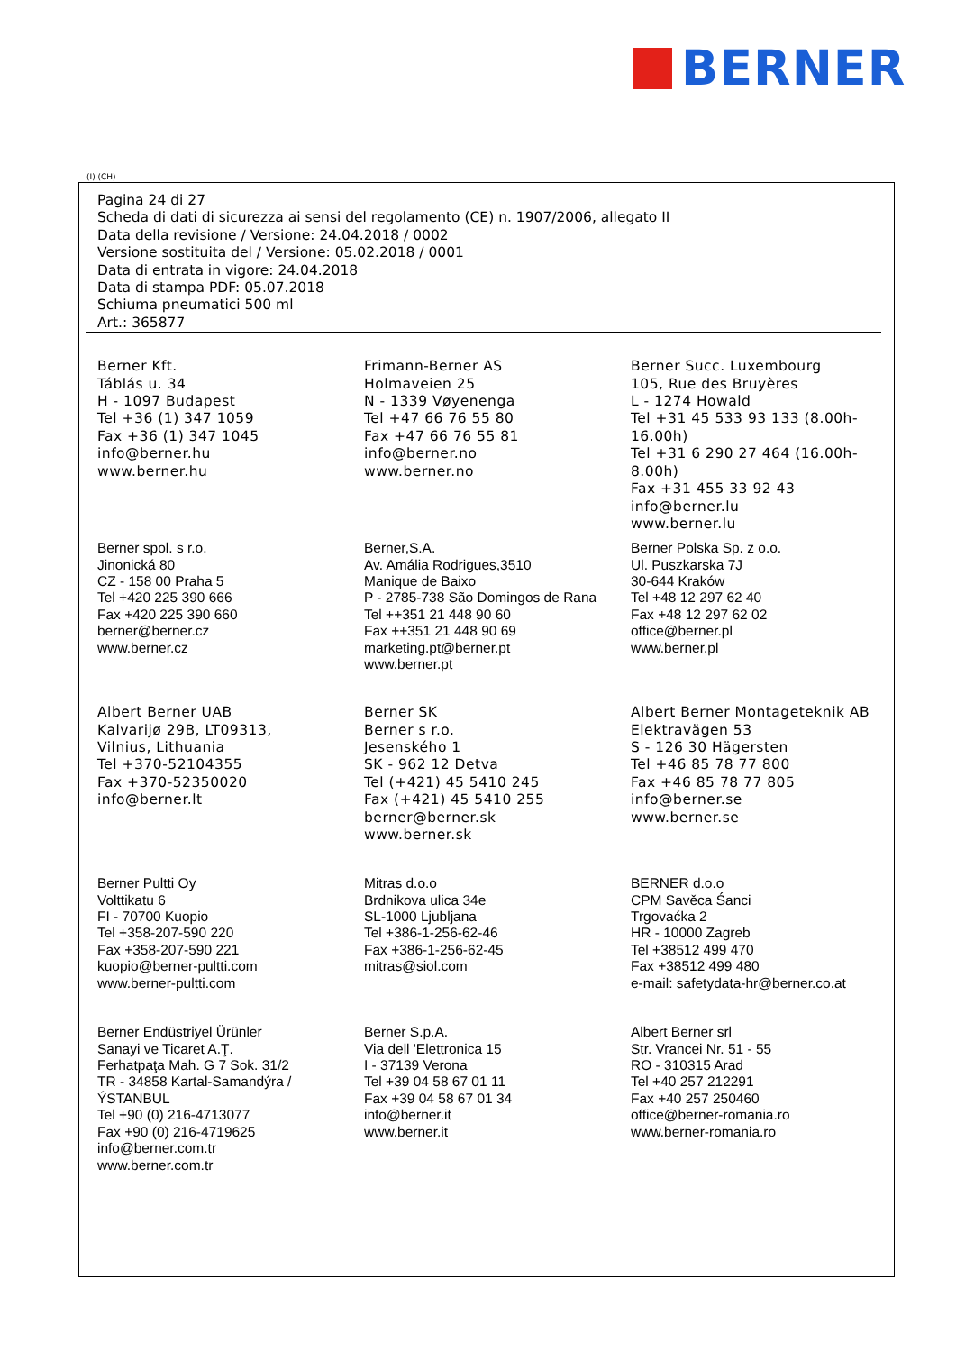BERNER
(I) (CH)
Pagina 24 di 27
Scheda di dati di sicurezza ai sensi del regolamento (CE) n. 1907/2006, allegato II
Data della revisione / Versione: 24.04.2018 / 0002
Versione sostituita del / Versione: 05.02.2018 / 0001
Data di entrata in vigore: 24.04.2018
Data di stampa PDF: 05.07.2018
Schiuma pneumatici 500 ml
Art.: 365877
Berner Kft.
Táblás u. 34
H - 1097 Budapest
Tel +36 (1) 347 1059
Fax +36 (1) 347 1045
info@berner.hu
www.berner.hu
Frimann-Berner AS
Holmaveien 25
N - 1339 Vøyenenga
Tel +47 66 76 55 80
Fax +47 66 76 55 81
info@berner.no
www.berner.no
Berner Succ. Luxembourg
105, Rue des Bruyères
L - 1274 Howald
Tel +31 45 533 93 133 (8.00h-16.00h)
Tel +31 6 290 27 464 (16.00h-8.00h)
Fax +31 455 33 92 43
info@berner.lu
www.berner.lu
Berner spol. s r.o.
Jinonická 80
CZ - 158 00 Praha 5
Tel +420 225 390 666
Fax +420 225 390 660
berner@berner.cz
www.berner.cz
Berner,S.A.
Av. Amália Rodrigues,3510
Manique de Baixo
P - 2785-738 São Domingos de Rana
Tel ++351 21 448 90 60
Fax ++351 21 448 90 69
marketing.pt@berner.pt
www.berner.pt
Berner Polska Sp. z o.o.
Ul. Puszkarska 7J
30-644 Kraków
Tel +48 12 297 62 40
Fax +48 12 297 62 02
office@berner.pl
www.berner.pl
Albert Berner UAB
Kalvarijø 29B, LT09313,
Vilnius, Lithuania
Tel +370-52104355
Fax +370-52350020
info@berner.lt
Berner SK
Berner s r.o.
Jesenského 1
SK - 962 12 Detva
Tel (+421) 45 5410 245
Fax (+421) 45 5410 255
berner@berner.sk
www.berner.sk
Albert Berner Montageteknik AB
Elektravägen 53
S - 126 30 Hägersten
Tel +46 85 78 77 800
Fax +46 85 78 77 805
info@berner.se
www.berner.se
Berner Pultti Oy
Volttikatu 6
FI - 70700 Kuopio
Tel +358-207-590 220
Fax +358-207-590 221
kuopio@berner-pultti.com
www.berner-pultti.com
Mitras d.o.o
Brdnikova ulica 34e
SL-1000 Ljubljana
Tel +386-1-256-62-46
Fax +386-1-256-62-45
mitras@siol.com
BERNER d.o.o
CPM Savěca Śanci
Trgovaćka 2
HR - 10000 Zagreb
Tel +38512 499 470
Fax +38512 499 480
e-mail: safetydata-hr@berner.co.at
Berner Endüstriyel Ürünler
Sanayi ve Ticaret A.Ţ.
Ferhatpaţa Mah. G 7 Sok. 31/2
TR - 34858 Kartal-Samandýra / ÝSTANBUL
Tel +90 (0) 216-4713077
Fax +90 (0) 216-4719625
info@berner.com.tr
www.berner.com.tr
Berner S.p.A.
Via dell 'Elettronica 15
I - 37139 Verona
Tel +39 04 58 67 01 11
Fax +39 04 58 67 01 34
info@berner.it
www.berner.it
Albert Berner srl
Str. Vrancei Nr. 51 - 55
RO - 310315 Arad
Tel +40 257 212291
Fax +40 257 250460
office@berner-romania.ro
www.berner-romania.ro